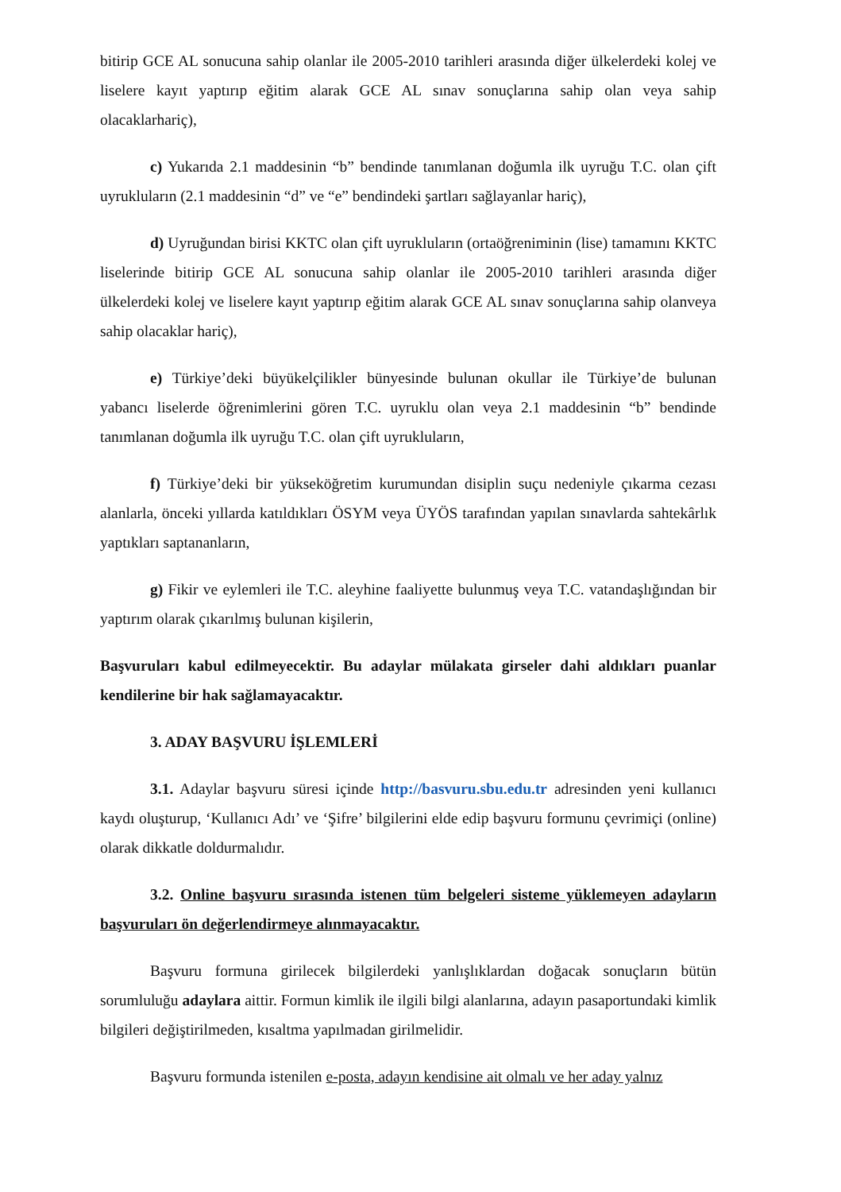bitirip GCE AL sonucuna sahip olanlar ile 2005-2010 tarihleri arasında diğer ülkelerdeki kolej ve liselere kayıt yaptırıp eğitim alarak GCE AL sınav sonuçlarına sahip olan veya sahip olacaklarhariç),
c) Yukarıda 2.1 maddesinin “b” bendinde tanımlanan doğumla ilk uyruğu T.C. olan çift uyrukluların (2.1 maddesinin “d” ve “e” bendindeki şartları sağlayanlar hariç),
d) Uyruğundan birisi KKTC olan çift uyrukluların (ortaöğreniminin (lise) tamamını KKTC liselerinde bitirip GCE AL sonucuna sahip olanlar ile 2005-2010 tarihleri arasında diğer ülkelerdeki kolej ve liselere kayıt yaptırıp eğitim alarak GCE AL sınav sonuçlarına sahip olanveya sahip olacaklar hariç),
e) Türkiye’deki büyükelçilikler bünyesinde bulunan okullar ile Türkiye’de bulunan yabancı liselerde öğrenimlerini gören T.C. uyruklu olan veya 2.1 maddesinin “b” bendinde tanımlanan doğumla ilk uyruğu T.C. olan çift uyrukluların,
f) Türkiye’deki bir yükseköğretim kurumundan disiplin suçu nedeniyle çıkarma cezası alanlarla, önceki yıllarda katıldıkları ÖSYM veya ÜYÖS tarafından yapılan sınavlarda sahtekârlık yaptıkları saptananların,
g) Fikir ve eylemleri ile T.C. aleyhine faaliyette bulunmuş veya T.C. vatandaşlığından bir yaptırım olarak çıkarılmış bulunan kişilerin,
Başvuruları kabul edilmeyecektir. Bu adaylar mülakata girseler dahi aldıkları puanlar kendilerine bir hak sağlamayacaktır.
3. ADAY BAŞVURU İŞLEMLERİ
3.1. Adaylar başvuru süresi içinde http://basvuru.sbu.edu.tr adresinden yeni kullanıcı kaydı oluşturup, ‘Kullanıcı Adı’ ve ‘Şifre’ bilgilerini elde edip başvuru formunu çevrimiçi (online) olarak dikkatle doldurmalıdır.
3.2. Online başvuru sırasında istenen tüm belgeleri sisteme yüklemeyen adayların başvuruları ön değerlendirmeye alınmayacaktır.
Başvuru formuna girilecek bilgilerdeki yanlışlıklardan doğacak sonuçların bütün sorumluluğu adaylara aittir. Formun kimlik ile ilgili bilgi alanlarına, adayın pasaportundaki kimlik bilgileri değiştirilmeden, kısaltma yapılmadan girilmelidir.
Başvuru formunda istenilen e-posta, adayın kendisine ait olmalı ve her aday yalnız